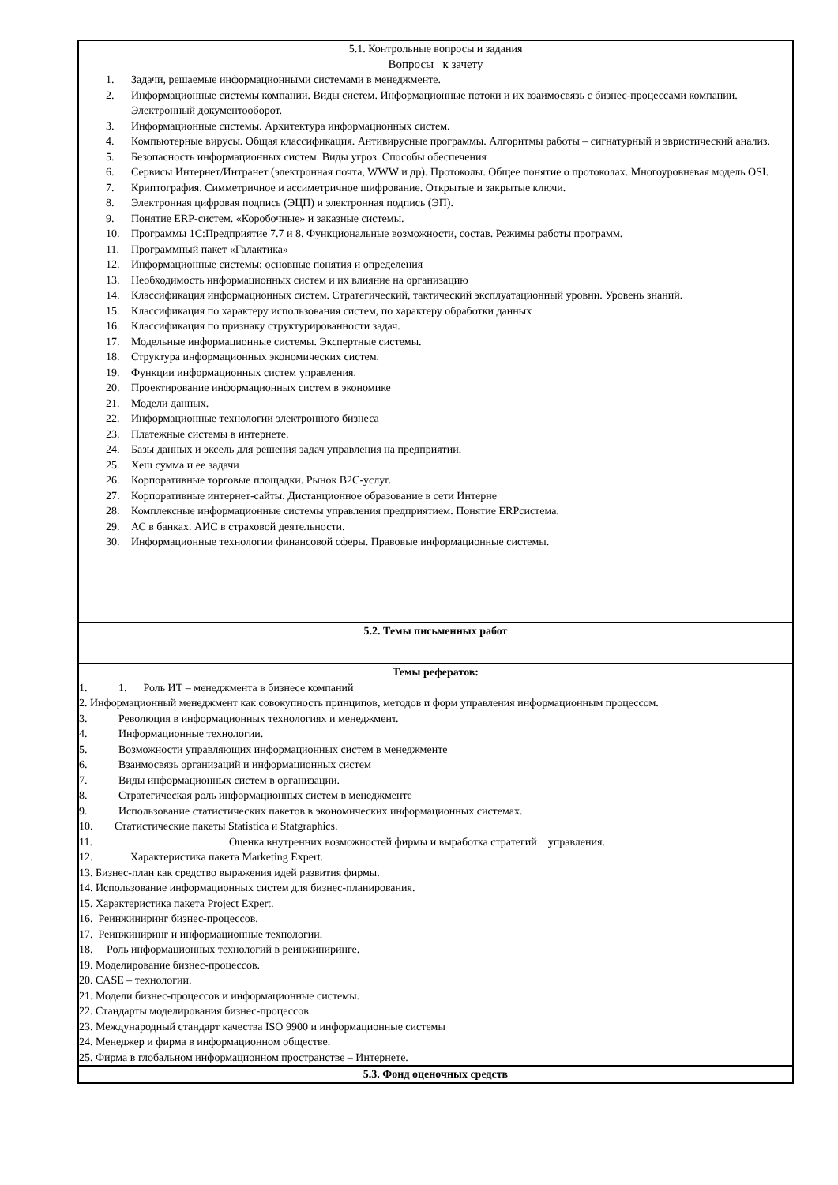| 5.1. Контрольные вопросы и задания Вопросы к зачету 1. Задачи, решаемые информационными системами в менеджменте. 2. Информационные системы компании. Виды систем. Информационные потоки и их взаимосвязь с бизнес-процессами компании. Электронный документооборот. 3. Информационные системы. Архитектура информационных систем. 4. Компьютерные вирусы. Общая классификация. Антивирусные программы. Алгоритмы работы – сигнатурный и эвристический анализ. 5. Безопасность информационных систем. Виды угроз. Способы обеспечения 6. Сервисы Интернет/Интранет (электронная почта, WWW и др). Протоколы. Общее понятие о протоколах. Многоуровневая модель OSI. 7. Криптография. Симметричное и ассиметричное шифрование. Открытые и закрытые ключи. 8. Электронная цифровая подпись (ЭЦП) и электронная подпись (ЭП). 9. Понятие ERP-систем. «Коробочные» и заказные системы. 10. Программы 1С:Предприятие 7.7 и 8. Функциональные возможности, состав. Режимы работы программ. 11. Программный пакет «Галактика» 12. Информационные системы: основные понятия и определения 13. Необходимость информационных систем и их влияние на организацию 14. Классификация информационных систем. Стратегический, тактический эксплуатационный уровни. Уровень знаний. 15. Классификация по характеру использования систем, по характеру обработки данных 16. Классификация по признаку структурированности задач. 17. Модельные информационные системы. Экспертные системы. 18. Структура информационных экономических систем. 19. Функции информационных систем управления. 20. Проектирование информационных систем в экономике 21. Модели данных. 22. Информационные технологии электронного бизнеса 23. Платежные системы в интернете. 24. Базы данных и эксель для решения задач управления на предприятии. 25. Хеш сумма и ее задачи 26. Корпоративные торговые площадки. Рынок В2С-услуг. 27. Корпоративные интернет-сайты. Дистанционное образование в сети Интерне 28. Комплексные информационные системы управления предприятием. Понятие ERPсистема. 29. АС в банках. АИС в страховой деятельности. 30. Информационные технологии финансовой сферы. Правовые информационные системы. |
| 5.2. Темы письменных работ |
| Темы рефератов: 1. 1. Роль ИТ – менеджмента в бизнесе компаний 2. Информационный менеджмент как совокупность принципов, методов и форм управления информационным процессом. 3. Революция в информационных технологиях и менеджмент. 4. Информационные технологии. 5. Возможности управляющих информационных систем в менеджменте 6. Взаимосвязь организаций и информационных систем 7. Виды информационных систем в организации. 8. Стратегическая роль информационных систем в менеджменте 9. Использование статистических пакетов в экономических информационных системах. 10. Статистические пакеты Statistica и Statgraphics. 11. Оценка внутренних возможностей фирмы и выработка стратегий управления. 12. Характеристика пакета Marketing Expert. 13. Бизнес-план как средство выражения идей развития фирмы. 14. Использование информационных систем для бизнес-планирования. 15. Характеристика пакета Project Expert. 16. Реинжиниринг бизнес-процессов. 17. Реинжиниринг и информационные технологии. 18. Роль информационных технологий в реинжиниринге. 19. Моделирование бизнес-процессов. 20. CASE – технологии. 21. Модели бизнес-процессов и информационные системы. 22. Стандарты моделирования бизнес-процессов. 23. Международный стандарт качества ISO 9900 и информационные системы 24. Менеджер и фирма в информационном обществе. 25. Фирма в глобальном информационном пространстве – Интернете. |
| 5.3. Фонд оценочных средств |